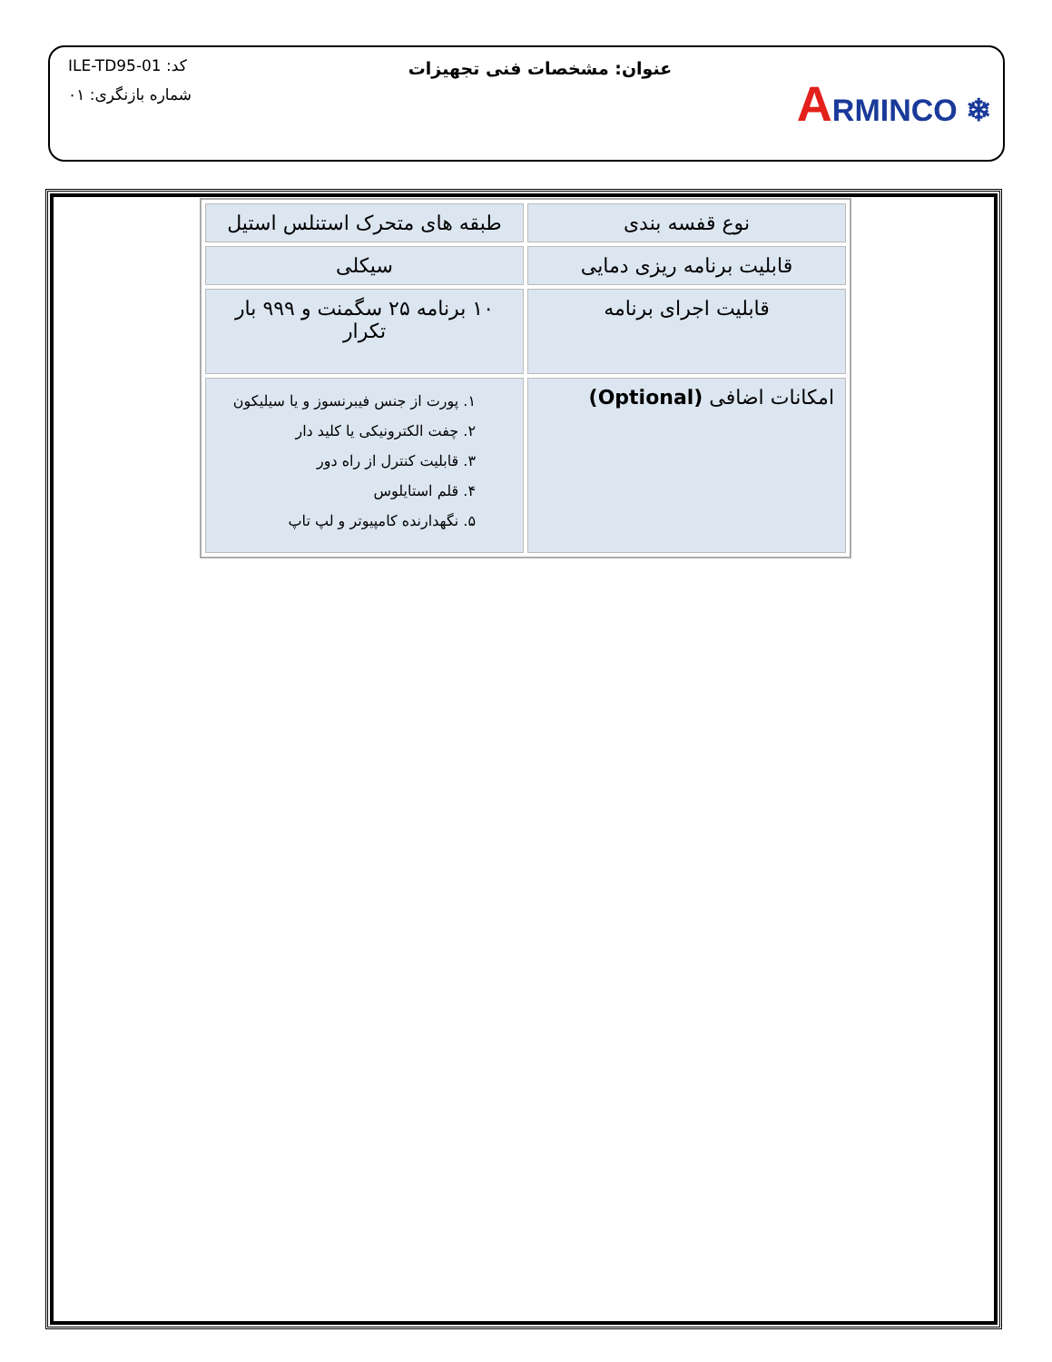کد: ILE-TD95-01
شماره بازنگری: ۰۱
عنوان: مشخصات فنی تجهیزات
ARMINCO ❄
| نوع قفسه بندی | طبقه های متحرک استنلس استیل |
| قابلیت برنامه ریزی دمایی | سیکلی |
| قابلیت اجرای برنامه | ۱۰ برنامه ۲۵ سگمنت و ۹۹۹ بار تکرار |
| امکانات اضافی (Optional) | ۱. پورت از جنس فیبرنسوز و یا سیلیکون ۲. چفت الکترونیکی یا کلید دار ۳. قابلیت کنترل از راه دور ۴. قلم استایلوس ۵. نگهدارنده کامپیوتر و لپ تاپ |